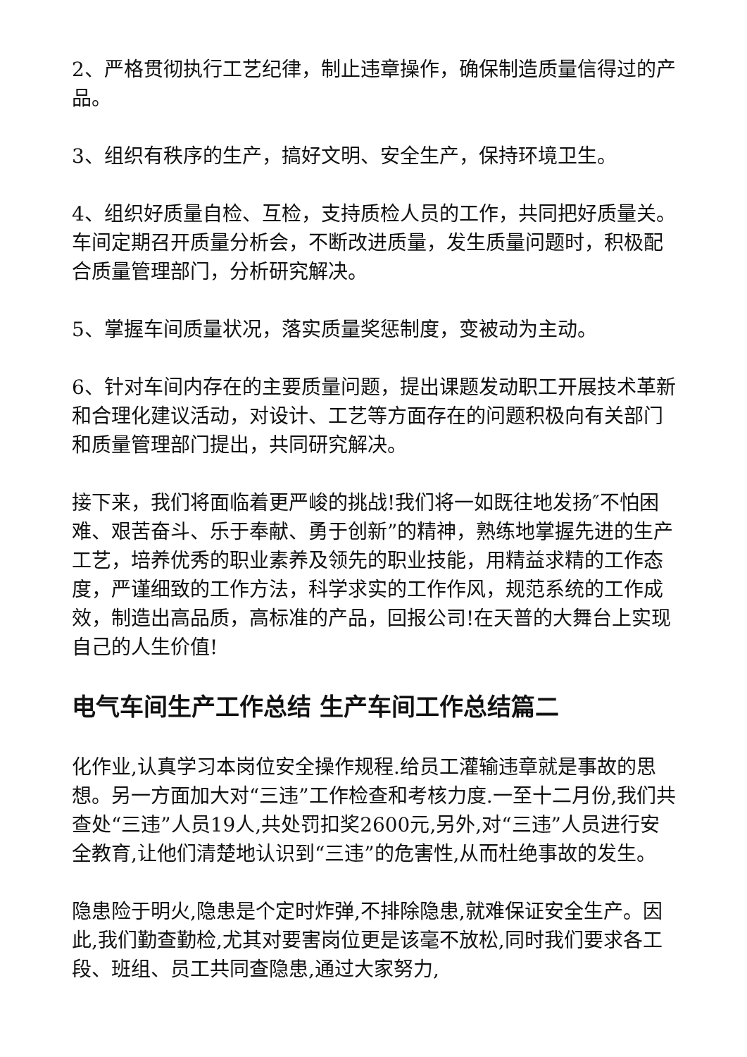2、严格贯彻执行工艺纪律，制止违章操作，确保制造质量信得过的产品。
3、组织有秩序的生产，搞好文明、安全生产，保持环境卫生。
4、组织好质量自检、互检，支持质检人员的工作，共同把好质量关。车间定期召开质量分析会，不断改进质量，发生质量问题时，积极配合质量管理部门，分析研究解决。
5、掌握车间质量状况，落实质量奖惩制度，变被动为主动。
6、针对车间内存在的主要质量问题，提出课题发动职工开展技术革新和合理化建议活动，对设计、工艺等方面存在的问题积极向有关部门和质量管理部门提出，共同研究解决。
接下来，我们将面临着更严峻的挑战!我们将一如既往地发扬″不怕困难、艰苦奋斗、乐于奉献、勇于创新”的精神，熟练地掌握先进的生产工艺，培养优秀的职业素养及领先的职业技能，用精益求精的工作态度，严谨细致的工作方法，科学求实的工作作风，规范系统的工作成效，制造出高品质，高标准的产品，回报公司!在天普的大舞台上实现自己的人生价值!
电气车间生产工作总结 生产车间工作总结篇二
化作业,认真学习本岗位安全操作规程.给员工灌输违章就是事故的思想。另一方面加大对“三违”工作检查和考核力度.一至十二月份,我们共查处“三违”人员19人,共处罚扣奖2600元,另外,对“三违”人员进行安全教育,让他们清楚地认识到“三违”的危害性,从而杜绝事故的发生。
隐患险于明火,隐患是个定时炸弹,不排除隐患,就难保证安全生产。因此,我们勤查勤检,尤其对要害岗位更是该毫不放松,同时我们要求各工段、班组、员工共同查隐患,通过大家努力,